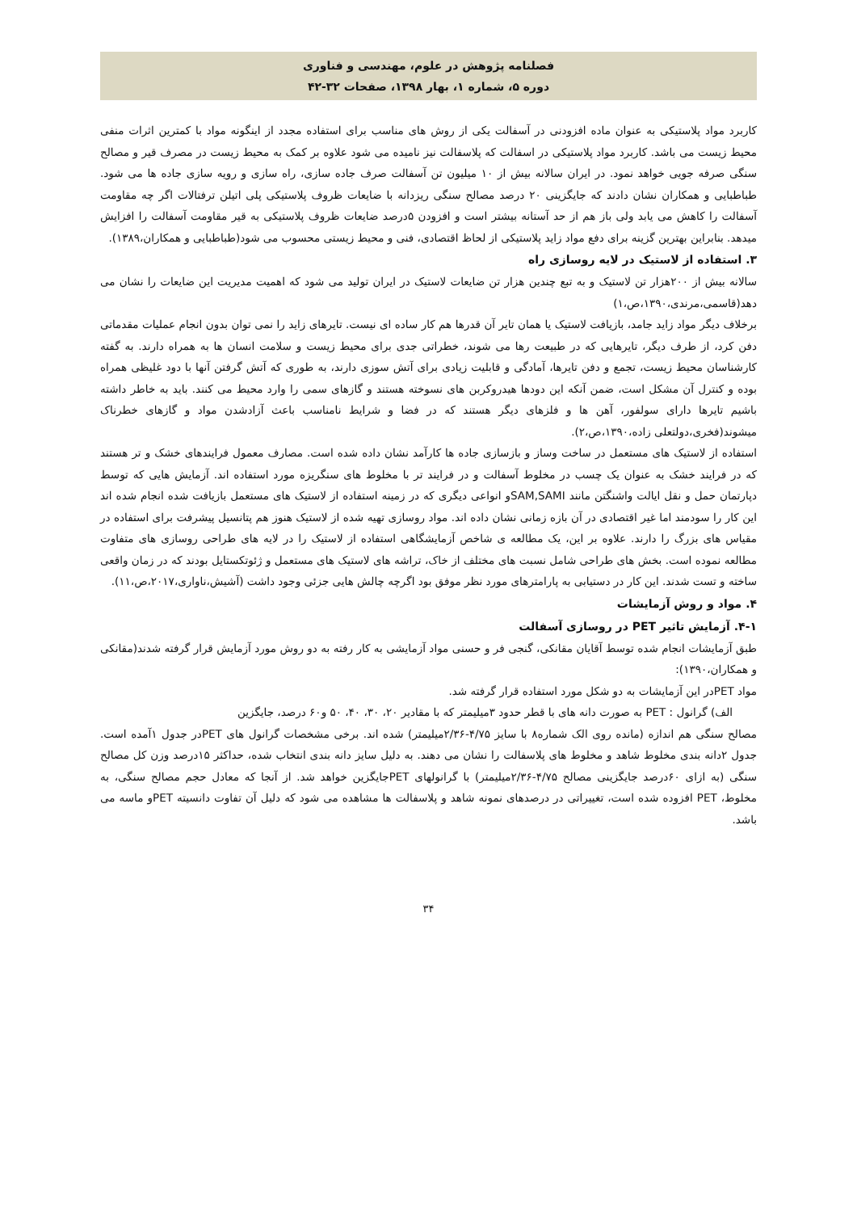فصلنامه پژوهش در علوم، مهندسی و فناوری
دوره ۵، شماره ۱، بهار ۱۳۹۸، صفحات ۳۲-۴۲
کاربرد مواد پلاستیکی به عنوان ماده افزودنی در آسفالت یکی از روش های مناسب برای استفاده مجدد از اینگونه مواد با کمترین اثرات منفی محیط زیست می باشد. کاربرد مواد پلاستیکی در اسفالت که پلاسفالت نیز نامیده می شود علاوه بر کمک به محیط زیست در مصرف قیر و مصالح سنگی صرفه جویی خواهد نمود. در ایران سالانه بیش از ۱۰ میلیون تن آسفالت صرف جاده سازی، راه سازی و رویه سازی جاده ها می شود. طباطبایی و همکاران نشان دادند که جایگزینی ۲۰ درصد مصالح سنگی ریزدانه با ضایعات ظروف پلاستیکی پلی اتیلن ترفتالات اگر چه مقاومت آسفالت را کاهش می یابد ولی باز هم از حد آستانه بیشتر است و افزودن ۵درصد ضایعات ظروف پلاستیکی به قیر مقاومت آسفالت را افزایش میدهد. بنابراین بهترین گزینه برای دفع مواد زاید پلاستیکی از لحاظ اقتصادی، فنی و محیط زیستی محسوب می شود(طباطبایی و همکاران،۱۳۸۹).
۳. استفاده از لاستیک در لایه روسازی راه
سالانه بیش از ۲۰۰هزار تن لاستیک و به تبع چندین هزار تن ضایعات لاستیک در ایران تولید می شود که اهمیت مدیریت این ضایعات را نشان می دهد(قاسمی،مرندی،۱۳۹۰،ص،۱)
برخلاف دیگر مواد زاید جامد، بازیافت لاستیک یا همان تایر آن قدرها هم کار ساده ای نیست. تایرهای زاید را نمی توان بدون انجام عملیات مقدماتی دفن کرد، از طرف دیگر، تایرهایی که در طبیعت رها می شوند، خطراتی جدی برای محیط زیست و سلامت انسان ها به همراه دارند. به گفته کارشناسان محیط زیست، تجمع و دفن تایرها، آمادگی و قابلیت زیادی برای آتش سوزی دارند، به طوری که آتش گرفتن آنها با دود غلیظی همراه بوده و کنترل آن مشکل است، ضمن آنکه این دودها هیدروکربن های نسوخته هستند و گازهای سمی را وارد محیط می کنند. باید به خاطر داشته باشیم تایرها دارای سولفور، آهن ها و فلزهای دیگر هستند که در فضا و شرایط نامناسب باعث آزادشدن مواد و گازهای خطرناک میشوند(فخری،دولتعلی زاده،۱۳۹۰،ص،۲).
استفاده از لاستیک های مستعمل در ساخت وساز و بازسازی جاده ها کارآمد نشان داده شده است. مصارف معمول فرایندهای خشک و تر هستند که در فرایند خشک به عنوان یک چسب در مخلوط آسفالت و در فرایند تر با مخلوط های سنگریزه مورد استفاده اند. آزمایش هایی که توسط دپارتمان حمل و نقل ایالت واشنگتن مانند SAM,SAMIو انواعی دیگری که در زمینه استفاده از لاستیک های مستعمل بازیافت شده انجام شده اند این کار را سودمند اما غیر اقتصادی در آن بازه زمانی نشان داده اند. مواد روسازی تهیه شده از لاستیک هنوز هم پتانسیل پیشرفت برای استفاده در مقیاس های بزرگ را دارند. علاوه بر این، یک مطالعه ی شاخص آزمایشگاهی استفاده از لاستیک را در لایه های طراحی روسازی های متفاوت مطالعه نموده است. بخش های طراحی شامل نسبت های مختلف از خاک، تراشه های لاستیک های مستعمل و ژئوتکستایل بودند که در زمان واقعی ساخته و تست شدند. این کار در دستیابی به پارامترهای مورد نظر موفق بود اگرچه چالش هایی جزئی وجود داشت (آشیش،ناواری،۲۰۱۷،ص،۱۱).
۴. مواد و روش آزمایشات
۴-۱. آزمایش تاثیر PET در روسازی آسفالت
طبق آزمایشات انجام شده توسط آقایان مقانکی، گنجی فر و حسنی مواد آزمایشی به کار رفته به دو روش مورد آزمایش قرار گرفته شدند(مقانکی و همکاران،۱۳۹۰):
مواد PETدر این آزمایشات به دو شکل مورد استفاده قرار گرفته شد.
الف) گرانول : PET به صورت دانه های با قطر حدود ۳میلیمتر که با مقادیر ۲۰، ۳۰، ۴۰، ۵۰ و۶۰ درصد، جایگزین
مصالح سنگی هم اندازه (مانده روی الک شماره۸ با سایز ۴/۷۵-۲/۳۶میلیمتر) شده اند. برخی مشخصات گرانول های PETدر جدول ۱آمده است. جدول ۲دانه بندی مخلوط شاهد و مخلوط های پلاسفالت را نشان می دهند. به دلیل سایز دانه بندی انتخاب شده، حداکثر ۱۵درصد وزن کل مصالح سنگی (به ازای ۶۰درصد جایگزینی مصالح ۴/۷۵-۲/۳۶میلیمتر) با گرانولهای PETجایگزین خواهد شد. از آنجا که معادل حجم مصالح سنگی، به مخلوط، PET افزوده شده است، تغییراتی در درصدهای نمونه شاهد و پلاسفالت ها مشاهده می شود که دلیل آن تفاوت دانسیته PETو ماسه می باشد.
۳۴